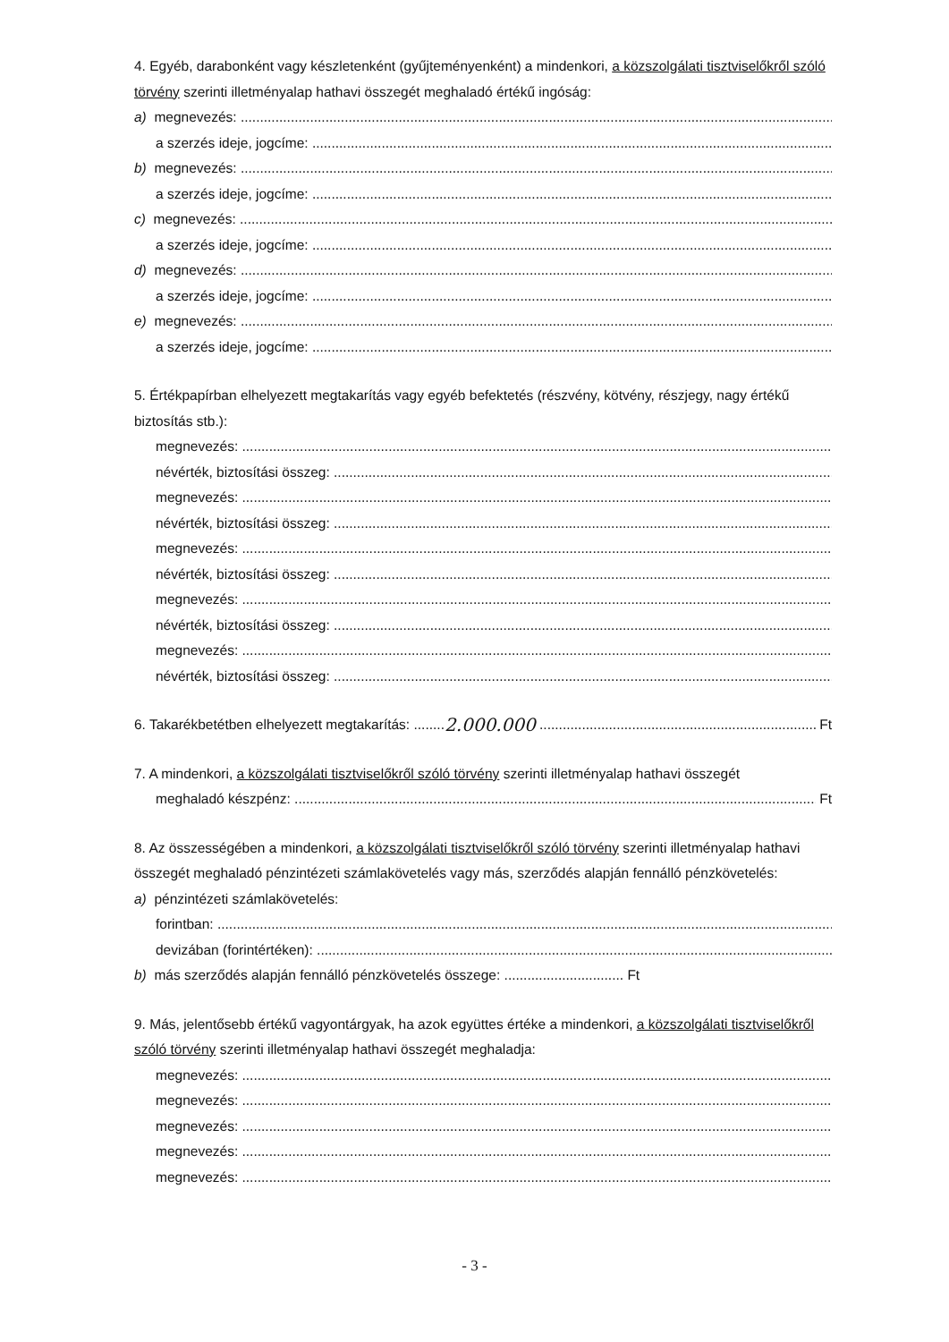4. Egyéb, darabonként vagy készletenként (gyűjteményenként) a mindenkori, a közszolgálati tisztviselőkről szóló törvény szerinti illetményalap hathavi összegét meghaladó értékű ingóság:
a) megnevezés:
a szerzés ideje, jogcíme:
b) megnevezés:
a szerzés ideje, jogcíme:
c) megnevezés:
a szerzés ideje, jogcíme:
d) megnevezés:
a szerzés ideje, jogcíme:
e) megnevezés:
a szerzés ideje, jogcíme:
5. Értékpapírban elhelyezett megtakarítás vagy egyéb befektetés (részvény, kötvény, részjegy, nagy értékű biztosítás stb.):
megnevezés:
névérték, biztosítási összeg:
megnevezés:
névérték, biztosítási összeg:
megnevezés:
névérték, biztosítási összeg:
megnevezés:
névérték, biztosítási összeg:
megnevezés:
névérték, biztosítási összeg:
6. Takarékbetétben elhelyezett megtakarítás: ........ 2.000.000 Ft
7. A mindenkori, a közszolgálati tisztviselőkről szóló törvény szerinti illetményalap hathavi összegét
meghaladó készpénz: Ft
8. Az összességében a mindenkori, a közszolgálati tisztviselőkről szóló törvény szerinti illetményalap hathavi összegét meghaladó pénzintézeti számlakövetelés vagy más, szerződés alapján fennálló pénzkövetelés:
a) pénzintézeti számlakövetelés:
forintban:
devizában (forintértéken):
b) más szerződés alapján fennálló pénzkövetelés összege: ............................... Ft
9. Más, jelentősebb értékű vagyontárgyak, ha azok együttes értéke a mindenkori, a közszolgálati tisztviselőkről szóló törvény szerinti illetményalap hathavi összegét meghaladja:
megnevezés:
megnevezés:
megnevezés:
megnevezés:
megnevezés:
- 3 -